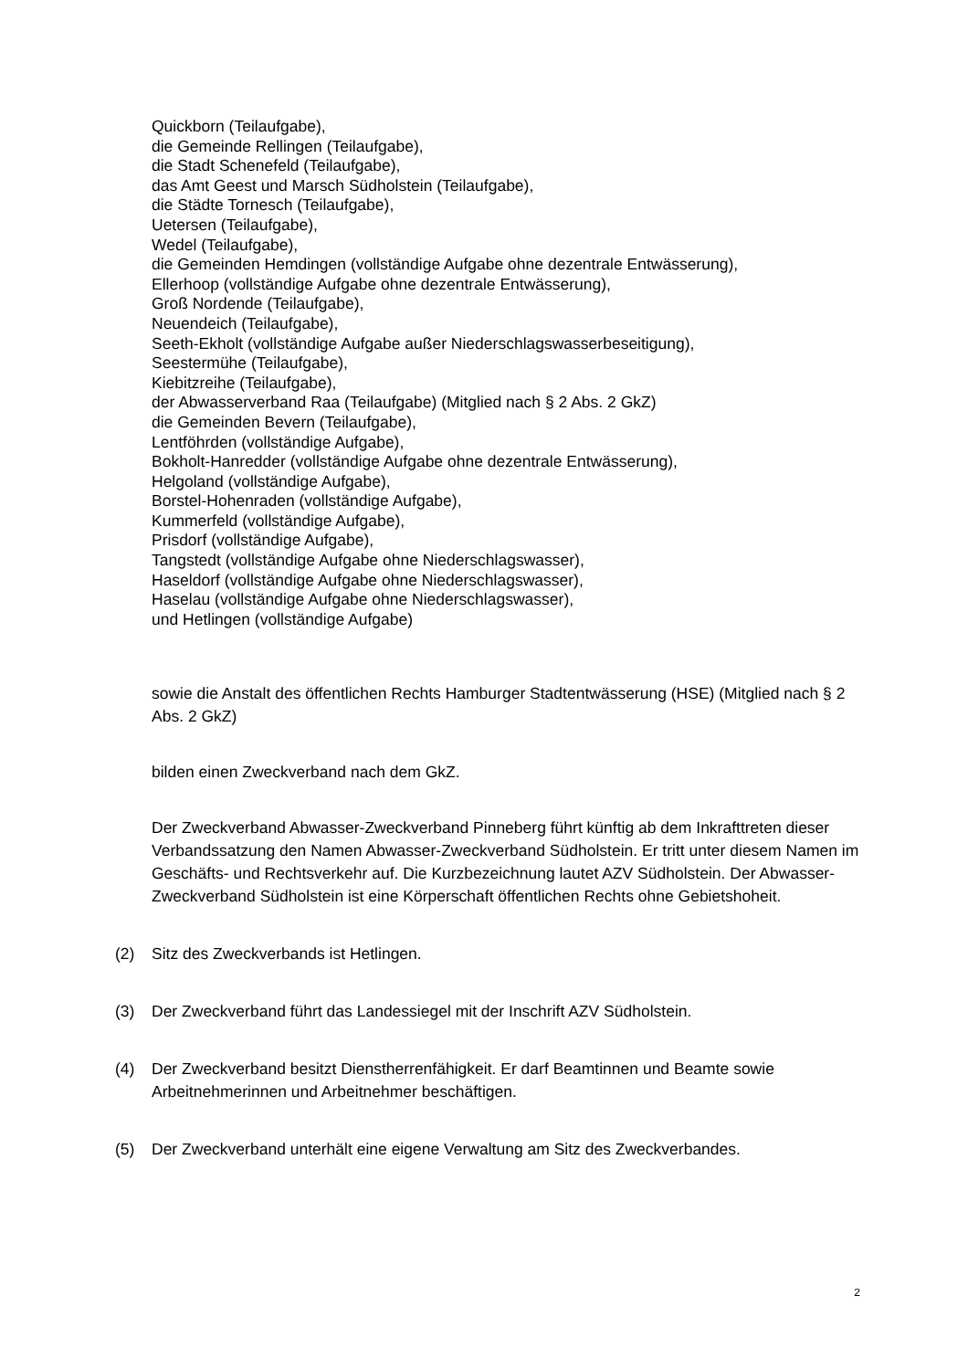Quickborn (Teilaufgabe),
die Gemeinde Rellingen (Teilaufgabe),
die Stadt Schenefeld (Teilaufgabe),
das Amt Geest und Marsch Südholstein (Teilaufgabe),
die Städte Tornesch (Teilaufgabe),
Uetersen (Teilaufgabe),
Wedel (Teilaufgabe),
die Gemeinden Hemdingen (vollständige Aufgabe ohne dezentrale Entwässerung),
Ellerhoop (vollständige Aufgabe ohne dezentrale Entwässerung),
Groß Nordende (Teilaufgabe),
Neuendeich (Teilaufgabe),
Seeth-Ekholt (vollständige Aufgabe außer Niederschlagswasserbeseitigung),
Seestermühe (Teilaufgabe),
Kiebitzreihe (Teilaufgabe),
der Abwasserverband Raa (Teilaufgabe) (Mitglied nach § 2 Abs. 2 GkZ)
die Gemeinden Bevern (Teilaufgabe),
Lentföhrden (vollständige Aufgabe),
Bokholt-Hanredder (vollständige Aufgabe ohne dezentrale Entwässerung),
Helgoland (vollständige Aufgabe),
Borstel-Hohenraden (vollständige Aufgabe),
Kummerfeld (vollständige Aufgabe),
Prisdorf (vollständige Aufgabe),
Tangstedt (vollständige Aufgabe ohne Niederschlagswasser),
Haseldorf (vollständige Aufgabe ohne Niederschlagswasser),
Haselau (vollständige Aufgabe ohne Niederschlagswasser),
und Hetlingen (vollständige Aufgabe)
sowie die Anstalt des öffentlichen Rechts Hamburger Stadtentwässerung (HSE) (Mitglied nach § 2 Abs. 2 GkZ)
bilden einen Zweckverband nach dem GkZ.
Der Zweckverband Abwasser-Zweckverband Pinneberg führt künftig ab dem Inkrafttreten dieser Verbandssatzung den Namen Abwasser-Zweckverband Südholstein. Er tritt unter diesem Namen im Geschäfts- und Rechtsverkehr auf. Die Kurzbezeichnung lautet AZV Südholstein. Der Abwasser-Zweckverband Südholstein ist eine Körperschaft öffentlichen Rechts ohne Gebietshoheit.
(2) Sitz des Zweckverbands ist Hetlingen.
(3) Der Zweckverband führt das Landessiegel mit der Inschrift AZV Südholstein.
(4) Der Zweckverband besitzt Dienstherrenfähigkeit. Er darf Beamtinnen und Beamte sowie Arbeitnehmerinnen und Arbeitnehmer beschäftigen.
(5) Der Zweckverband unterhält eine eigene Verwaltung am Sitz des Zweckverbandes.
2